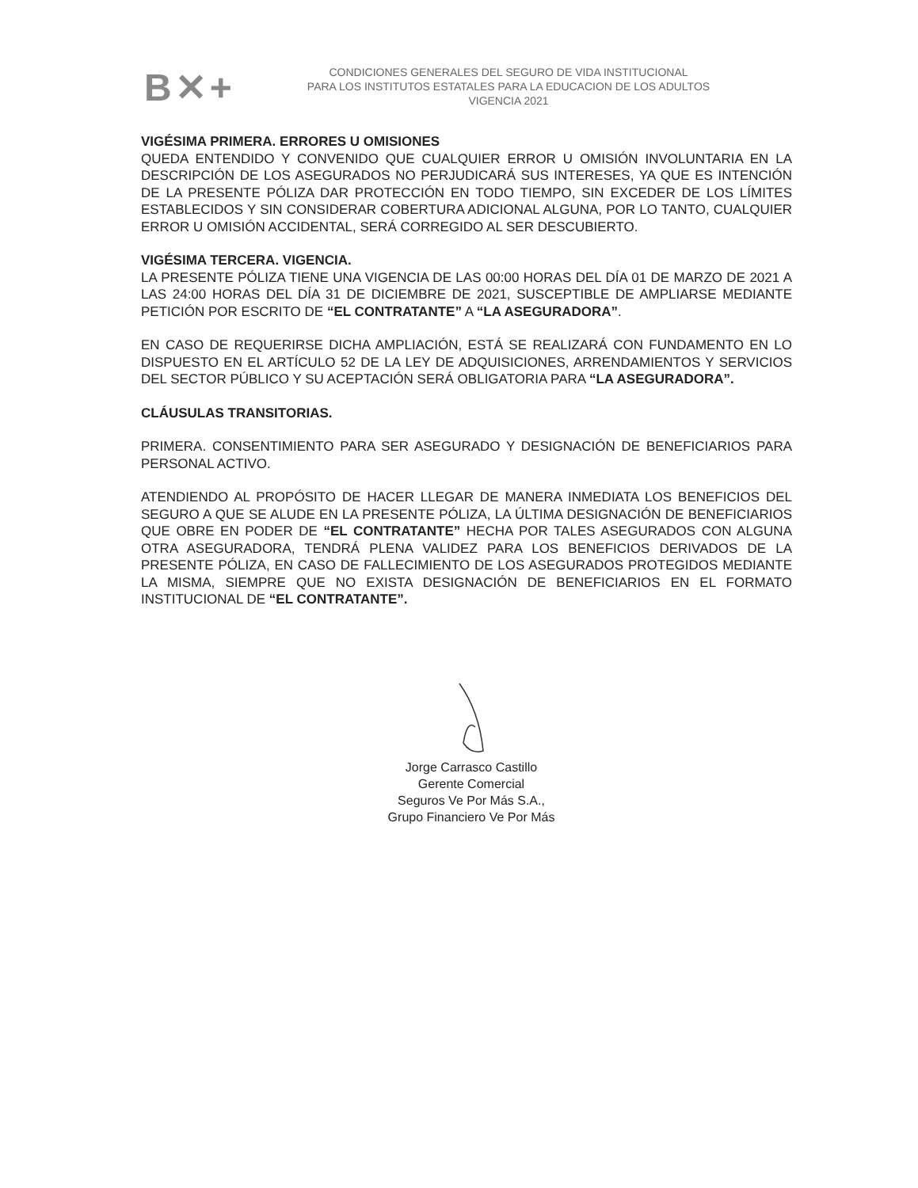B✕+
CONDICIONES GENERALES DEL SEGURO DE VIDA INSTITUCIONAL
PARA LOS INSTITUTOS ESTATALES PARA LA EDUCACION DE LOS ADULTOS
VIGENCIA 2021
VIGÉSIMA PRIMERA. ERRORES U OMISIONES
QUEDA ENTENDIDO Y CONVENIDO QUE CUALQUIER ERROR U OMISIÓN INVOLUNTARIA EN LA DESCRIPCIÓN DE LOS ASEGURADOS NO PERJUDICARÁ SUS INTERESES, YA QUE ES INTENCIÓN DE LA PRESENTE PÓLIZA DAR PROTECCIÓN EN TODO TIEMPO, SIN EXCEDER DE LOS LÍMITES ESTABLECIDOS Y SIN CONSIDERAR COBERTURA ADICIONAL ALGUNA, POR LO TANTO, CUALQUIER ERROR U OMISIÓN ACCIDENTAL, SERÁ CORREGIDO AL SER DESCUBIERTO.
VIGÉSIMA TERCERA. VIGENCIA.
LA PRESENTE PÓLIZA TIENE UNA VIGENCIA DE LAS 00:00 HORAS DEL DÍA 01 DE MARZO DE 2021 A LAS 24:00 HORAS DEL DÍA 31 DE DICIEMBRE DE 2021, SUSCEPTIBLE DE AMPLIARSE MEDIANTE PETICIÓN POR ESCRITO DE “EL CONTRATANTE” A “LA ASEGURADORA”.
EN CASO DE REQUERIRSE DICHA AMPLIACIÓN, ESTÁ SE REALIZARÁ CON FUNDAMENTO EN LO DISPUESTO EN EL ARTÍCULO 52 DE LA LEY DE ADQUISICIONES, ARRENDAMIENTOS Y SERVICIOS DEL SECTOR PÚBLICO Y SU ACEPTACIÓN SERÁ OBLIGATORIA PARA “LA ASEGURADORA”.
CLÁUSULAS TRANSITORIAS.
PRIMERA. CONSENTIMIENTO PARA SER ASEGURADO Y DESIGNACIÓN DE BENEFICIARIOS PARA PERSONAL ACTIVO.
ATENDIENDO AL PROPÓSITO DE HACER LLEGAR DE MANERA INMEDIATA LOS BENEFICIOS DEL SEGURO A QUE SE ALUDE EN LA PRESENTE PÓLIZA, LA ÚLTIMA DESIGNACIÓN DE BENEFICIARIOS QUE OBRE EN PODER DE “EL CONTRATANTE” HECHA POR TALES ASEGURADOS CON ALGUNA OTRA ASEGURADORA, TENDRÁ PLENA VALIDEZ PARA LOS BENEFICIOS DERIVADOS DE LA PRESENTE PÓLIZA, EN CASO DE FALLECIMIENTO DE LOS ASEGURADOS PROTEGIDOS MEDIANTE LA MISMA, SIEMPRE QUE NO EXISTA DESIGNACIÓN DE BENEFICIARIOS EN EL FORMATO INSTITUCIONAL DE “EL CONTRATANTE”.
Jorge Carrasco Castillo
Gerente Comercial
Seguros Ve Por Más S.A.,
Grupo Financiero Ve Por Más